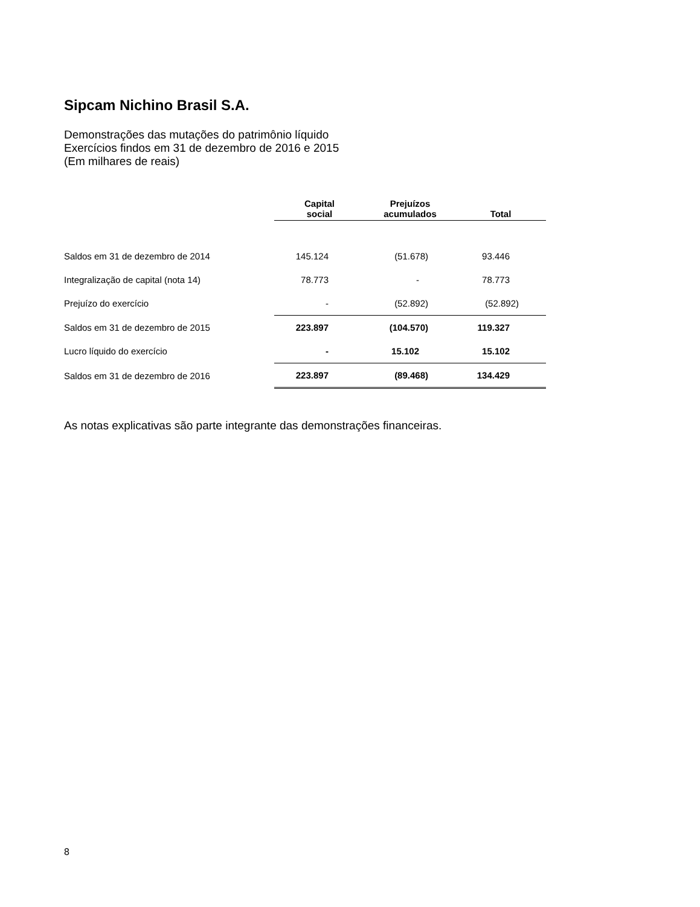Sipcam Nichino Brasil S.A.
Demonstrações das mutações do patrimônio líquido
Exercícios findos em 31 de dezembro de 2016 e 2015
(Em milhares de reais)
| | Capital social | Prejuízos acumulados | Total |
| --- | --- | --- | --- |
| Saldos em 31 de dezembro de 2014 | 145.124 | (51.678) | 93.446 |
| Integralização de capital (nota 14) | 78.773 | - | 78.773 |
| Prejuízo do exercício | - | (52.892) | (52.892) |
| Saldos em 31 de dezembro de 2015 | 223.897 | (104.570) | 119.327 |
| Lucro líquido do exercício | - | 15.102 | 15.102 |
| Saldos em 31 de dezembro de 2016 | 223.897 | (89.468) | 134.429 |
As notas explicativas são parte integrante das demonstrações financeiras.
8